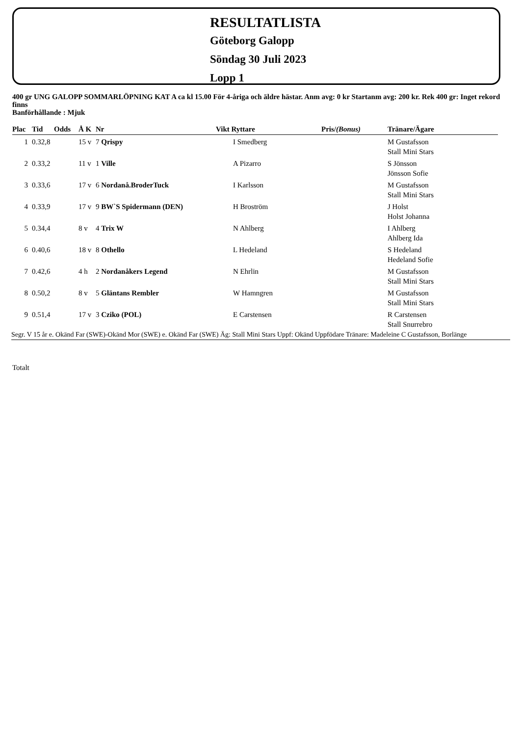RESULTATLISTA
Göteborg Galopp
Söndag 30 Juli 2023
Lopp 1
400 gr UNG GALOPP SOMMARLÖPNING KAT A ca kl 15.00 För 4-åriga och äldre hästar. Anm avg: 0 kr Startanm avg: 200 kr. Rek 400 gr: Inget rekord finns
Banförhållande : Mjuk
| Plac | Tid | Odds | Å K | Nr | Vikt Ryttare | Pris/ (Bonus) | Tränare/Ägare |
| --- | --- | --- | --- | --- | --- | --- | --- |
| 1 | 0.32,8 | | 15 v | 7 Qrispy | I Smedberg | | M Gustafsson Stall Mini Stars |
| 2 | 0.33,2 | | 11 v | 1 Ville | A Pizarro | | S Jönsson Jönsson Sofie |
| 3 | 0.33,6 | | 17 v | 6 Nordanå.BroderTuck | I Karlsson | | M Gustafsson Stall Mini Stars |
| 4 | 0.33,9 | | 17 v | 9 BW`S Spidermann (DEN) | H Broström | | J Holst Holst Johanna |
| 5 | 0.34,4 | | 8 v | 4 Trix W | N Ahlberg | | I Ahlberg Ahlberg Ida |
| 6 | 0.40,6 | | 18 v | 8 Othello | L Hedeland | | S Hedeland Hedeland Sofie |
| 7 | 0.42,6 | | 4 h | 2 Nordanåkers Legend | N Ehrlin | | M Gustafsson Stall Mini Stars |
| 8 | 0.50,2 | | 8 v | 5 Gläntans Rembler | W Hamngren | | M Gustafsson Stall Mini Stars |
| 9 | 0.51,4 | | 17 v | 3 Cziko (POL) | E Carstensen | | R Carstensen Stall Snurrebro |
Segr. V 15 år e. Okänd Far (SWE)-Okänd Mor (SWE) e. Okänd Far (SWE) Äg: Stall Mini Stars Uppf: Okänd Uppfödare Tränare: Madeleine C Gustafsson, Borlänge
Totalt